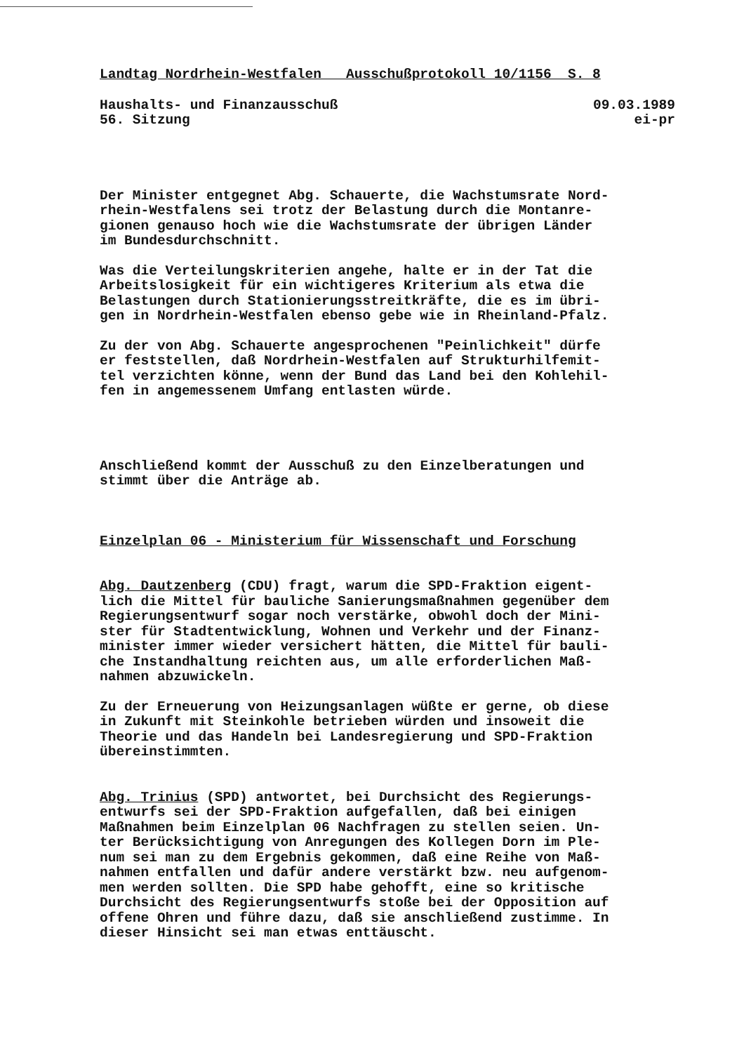Landtag Nordrhein-Westfalen Ausschußprotokoll 10/1156 S. 8
Haushalts- und Finanzausschuß 09.03.1989
56. Sitzung ei-pr
Der Minister entgegnet Abg. Schauerte, die Wachstumsrate Nord- rhein-Westfalens sei trotz der Belastung durch die Montanre- gionen genauso hoch wie die Wachstumsrate der übrigen Länder im Bundesdurchschnitt.
Was die Verteilungskriterien angehe, halte er in der Tat die Arbeitslosigkeit für ein wichtigeres Kriterium als etwa die Belastungen durch Stationierungsstreitkräfte, die es im übri- gen in Nordrhein-Westfalen ebenso gebe wie in Rheinland-Pfalz.
Zu der von Abg. Schauerte angesprochenen "Peinlichkeit" dürfe er feststellen, daß Nordrhein-Westfalen auf Strukturhilfemit- tel verzichten könne, wenn der Bund das Land bei den Kohlehil- fen in angemessenem Umfang entlasten würde.
Anschließend kommt der Ausschuß zu den Einzelberatungen und stimmt über die Anträge ab.
Einzelplan 06 - Ministerium für Wissenschaft und Forschung
Abg. Dautzenberg (CDU) fragt, warum die SPD-Fraktion eigent- lich die Mittel für bauliche Sanierungsmaßnahmen gegenüber dem Regierungsentwurf sogar noch verstärke, obwohl doch der Mini- ster für Stadtentwicklung, Wohnen und Verkehr und der Finanz- minister immer wieder versichert hätten, die Mittel für bauli- che Instandhaltung reichten aus, um alle erforderlichen Maß- nahmen abzuwickeln.
Zu der Erneuerung von Heizungsanlagen wüßte er gerne, ob diese in Zukunft mit Steinkohle betrieben würden und insoweit die Theorie und das Handeln bei Landesregierung und SPD-Fraktion übereinstimmten.
Abg. Trinius (SPD) antwortet, bei Durchsicht des Regierungs- entwurfs sei der SPD-Fraktion aufgefallen, daß bei einigen Maßnahmen beim Einzelplan 06 Nachfragen zu stellen seien. Un- ter Berücksichtigung von Anregungen des Kollegen Dorn im Ple- num sei man zu dem Ergebnis gekommen, daß eine Reihe von Maß- nahmen entfallen und dafür andere verstärkt bzw. neu aufgenom- men werden sollten. Die SPD habe gehofft, eine so kritische Durchsicht des Regierungsentwurfs stoße bei der Opposition auf offene Ohren und führe dazu, daß sie anschließend zustimme. In dieser Hinsicht sei man etwas enttäuscht.